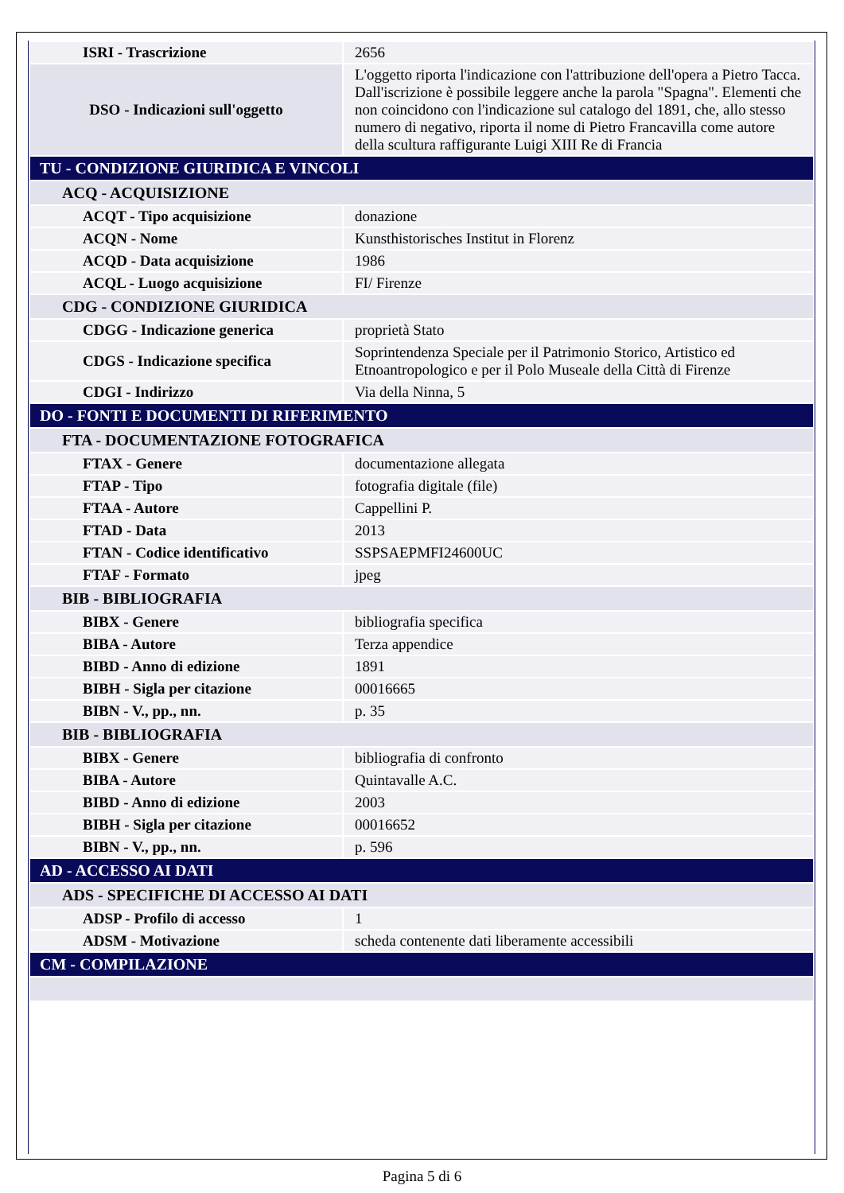| ISRI - Trascrizione | 2656 |
| DSO - Indicazioni sull'oggetto | L'oggetto riporta l'indicazione con l'attribuzione dell'opera a Pietro Tacca. Dall'iscrizione è possibile leggere anche la parola "Spagna". Elementi che non coincidono con l'indicazione sul catalogo del 1891, che, allo stesso numero di negativo, riporta il nome di Pietro Francavilla come autore della scultura raffigurante Luigi XIII Re di Francia |
| TU - CONDIZIONE GIURIDICA E VINCOLI | |
| ACQ - ACQUISIZIONE | |
| ACQT - Tipo acquisizione | donazione |
| ACQN - Nome | Kunsthistorisches Institut in Florenz |
| ACQD - Data acquisizione | 1986 |
| ACQL - Luogo acquisizione | FI/ Firenze |
| CDG - CONDIZIONE GIURIDICA | |
| CDGG - Indicazione generica | proprietà Stato |
| CDGS - Indicazione specifica | Soprintendenza Speciale per il Patrimonio Storico, Artistico ed Etnoantropologico e per il Polo Museale della Città di Firenze |
| CDGI - Indirizzo | Via della Ninna, 5 |
| DO - FONTI E DOCUMENTI DI RIFERIMENTO | |
| FTA - DOCUMENTAZIONE FOTOGRAFICA | |
| FTAX - Genere | documentazione allegata |
| FTAP - Tipo | fotografia digitale (file) |
| FTAA - Autore | Cappellini P. |
| FTAD - Data | 2013 |
| FTAN - Codice identificativo | SSPSAEPMFI24600UC |
| FTAF - Formato | jpeg |
| BIB - BIBLIOGRAFIA | |
| BIBX - Genere | bibliografia specifica |
| BIBA - Autore | Terza appendice |
| BIBD - Anno di edizione | 1891 |
| BIBH - Sigla per citazione | 00016665 |
| BIBN - V., pp., nn. | p. 35 |
| BIB - BIBLIOGRAFIA | |
| BIBX - Genere | bibliografia di confronto |
| BIBA - Autore | Quintavalle A.C. |
| BIBD - Anno di edizione | 2003 |
| BIBH - Sigla per citazione | 00016652 |
| BIBN - V., pp., nn. | p. 596 |
| AD - ACCESSO AI DATI | |
| ADS - SPECIFICHE DI ACCESSO AI DATI | |
| ADSP - Profilo di accesso | 1 |
| ADSM - Motivazione | scheda contenente dati liberamente accessibili |
| CM - COMPILAZIONE | |
Pagina 5 di 6